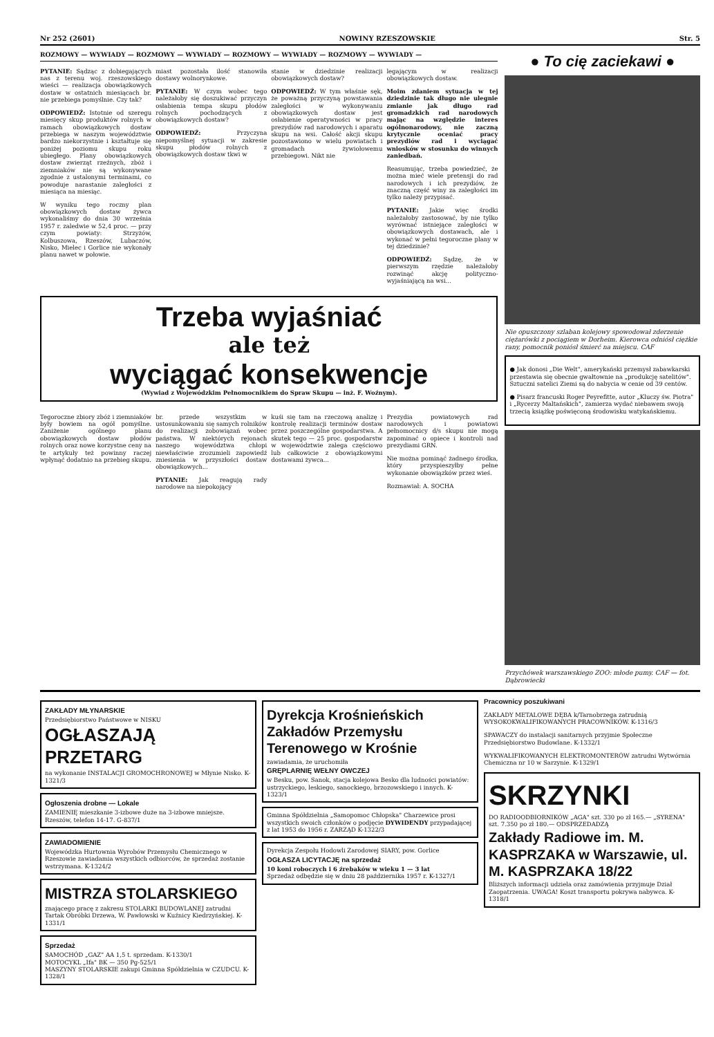Nr 252 (2601) NOWINY RZESZOWSKIE Str. 5
ROZMOWY — WYWIADY — ROZMOWY — WYWIADY — ROZMOWY — WYWIADY — ROZMOWY — WYWIADY —
PYTANIE: Sądząc z dobiegających nas z terenu woj. rzeszowskiego wieści — realizacja obowiązkowych dostaw w ostatnich miesiącach br. nie przebiega pomyślnie. Czy tak?
ODPOWIEDŹ: Istotnie od szeregu miesięcy skup produktów rolnych w ramach obowiązkowych dostaw przebiega w naszym województwie bardzo niekorzystnie i kształtuje się poniżej poziomu skupu roku ubiegłego. Plany obowiązkowych dostaw zwierząt rzeźnych, zbóż i ziemniaków nie są wykonywane zgodnie z ustalonymi terminami, co powoduje narastanie zaległości z miesiąca na miesiąc.
W wyniku tego roczny plan obowiązkowych dostaw żywca wykonaliśmy do dnia 30 września 1957 r. zaledwie w 52,4 proc. — przy czym powiaty: Strzyżów, Kolbuszowa, Rzeszów, Lubaczów, Nisko, Mielec i Gorlice nie wykonały planu nawet w połowie.
miast pozostała ilość stanowiła dostawy wolnorynkowe.
PYTANIE: W czym wobec tego należałoby się doszukiwać przyczyn osłabienia tempa skupu płodów rolnych pochodzących z obowiązkowych dostaw?
ODPOWIEDŹ: Przyczyna niepomyślnej sytuacji w zakresie skupu płodów rolnych z obowiązkowych dostaw tkwi w
stanie w dziedzinie realizacji obowiązkowych dostaw?
ODPOWIEDŹ: W tym właśnie sęk, że poważną przyczyną powstawania zaległości w wykonywaniu obowiązkowych dostaw jest osłabienie operatywności w pracy prezydiów rad narodowych i aparatu skupu na wsi. Całość akcji skupu pozostawiono w wielu powiatach i gromadach żywiołowemu przebiegowi. Nikt nie
legającym w realizacji obowiązkowych dostaw.
Moim zdaniem sytuacja w tej dziedzinie tak długo nie ulegnie zmianie jak długo rad gromadzkich rad narodowych mając na względzie interes ogólnonarodowy, nie zaczną krytycznie oceniać pracy prezydiów rad i wyciągać wniosków w stosunku do winnych zaniedbań.
Reasumując, trzeba powiedzieć, że można mieć wiele pretensji do rad narodowych i ich prezydiów, że znaczną część winy za zaległości im tylko należy przypisać.
PYTANIE: Jakie więc środki należałoby zastosować, by nie tylko wyrównać istniejące zaległości w obowiązkowych dostawach, ale i wykonać w pełni tegoroczne plany w tej dziedzinie?
ODPOWIEDŹ: Sądzę, że w pierwszym rzędzie należałoby rozwinąć akcję polityczno-wyjaśniającą na wsi...
Trzeba wyjaśniać
ale też
wyciągać konsekwencje
(Wywiad z Wojewódzkim Pełnomocnikiem do Spraw Skupu — inż. F. Woźnym).
Tegoroczne zbiory zbóż i ziemniaków były bowiem na ogół pomyślne. Zaniżenie ogólnego planu obowiązkowych dostaw płodów rolnych oraz nowe korzystne ceny na te artykuły też powinny raczej wpłynąć dodatnio na przebieg skupu.
br. przede wszystkim w ustosunkowaniu się samych rolników do realizacji zobowiązań wobec państwa. W niektórych rejonach naszego województwa chłopi niewłaściwie zrozumieli zapowiedź zniesienia w przyszłości dostaw obowiązkowych...
PYTANIE: Jak reagują rady narodowe na niepokojący
kuśi się tam na rzeczową analizę i kontrolę realizacji terminów dostaw przez poszczególne gospodarstwa. A skutek tego — 25 proc. gospodarstw w województwie zalega częściowo lub całkowicie z obowiązkowymi dostawami żywca...
Prezydia powiatowych rad narodowych i powiatowi pełnomocnicy d/s skupu nie mogą zapominać o opiece i kontroli nad prezydiami GRN.
Nie można pominąć żadnego środka, który przyspieszyłby pełne wykonanie obowiązków przez wieś.
Rozmawiał: A. SOCHA
● To cię zaciekawi ●
Nie opuszczony szlaban kolejowy spowodował zderzenie ciężarówki z pociągiem w Dorheim. Kierowca odniósł ciężkie rany, pomocnik poniósł śmierć na miejscu. CAF
● Jak donosi „Die Welt", amerykański przemysł zabawkarski przestawia się obecnie gwałtownie na „produkcję satelitów". Sztuczni satelici Ziemi są do nabycia w cenie od 39 centów.
● Pisarz francuski Roger Peyrefitte, autor „Kluczy św. Piotra" i „Rycerzy Maltańskich", zamierza wydać niebawem swoją trzecią książkę poświęconą środowisku watykańskiemu.
Przychówek warszawskiego ZOO: młode pumy. CAF — fot. Dąbrowiecki
ZAKŁADY MŁYNARSKIE
Przedsiębiorstwo Państwowe w NISKU
OGŁASZAJĄ PRZETARG
na wykonanie INSTALACJI GROMOCHRONOWEJ w Młynie Nisko. K-1321/3
Ogłoszenia drobne — Lokale
ZAMIENIĘ mieszkanie 3-izbowe duże na 3-izbowe mniejsze. Rzeszów, telefon 14-17. G-837/1
ZAWIADOMIENIE
Wojewódzka Hurtownia Wyrobów Przemysłu Chemicznego w Rzeszowie zawiadamia wszystkich odbiorców, że sprzedaż zostanie wstrzymana. K-1324/2
MISTRZA STOLARSKIEGO
znającego pracę z zakresu STOLARKI BUDOWLANEJ zatrudni Tartak Obróbki Drzewa, W. Pawłowski w Kuźnicy Kiedrzyńskiej. K-1331/1
Sprzedaż
SAMOCHÓD „GAZ" AA 1,5 t. sprzedam. K-1330/1
MOTOCYKL „Ifa" BK — 350 Pg-525/1
MASZYNY STOLARSKIE zakupi Gminna Spółdzielnia w CZUDCU. K-1328/1
Dyrekcja Krośnieńskich Zakładów Przemysłu Terenowego w Krośnie
zawiadamia, że uruchomiła
GRĘPLARNIĘ WEŁNY OWCZEJ
w Besku, pow. Sanok, stacja kolejowa Besko dla ludności powiatów: ustrzyckiego, leskiego, sanockiego, brzozowskiego i innych. K-1323/1
Gminna Spółdzielnia „Samopomoc Chłopska" Charzewice prosi wszystkich swoich członków o podjęcie DYWIDENDY przypadającej z lat 1953 do 1956 r. ZARZĄD K-1322/3
Dyrekcja Zespołu Hodowli Zarodowej SIARY, pow. Gorlice
OGŁASZA LICYTACJĘ na sprzedaż
10 koni roboczych i 6 źrebaków w wieku 1 — 3 lat
Sprzedaż odbędzie się w dniu 28 października 1957 r. K-1327/1
Pracownicy poszukiwani
ZAKŁADY METALOWE DĘBA k/Tarnobrzega zatrudnią WYSOKOKWALIFIKOWANYCH PRACOWNIKÓW. K-1316/3
SPAWACZY do instalacji sanitarnych przyjmie Społeczne Przedsiębiorstwo Budowlane. K-1332/1
WYKWALIFIKOWANYCH ELEKTROMONTERÓW zatrudni Wytwórnia Chemiczna nr 10 w Sarzynie. K-1329/1
SKRZYNKI
DO RADIOODBIORNIKÓW „AGA" szt. 330 po zł 165.— „SYRENA" szt. 7.350 po zł 180.— ODSPRZEDADZĄ
Zakłady Radiowe im. M. KASPRZAKA w Warszawie, ul. M. KASPRZAKA 18/22
Bliższych informacji udziela oraz zamówienia przyjmuje Dział Zaopatrzenia. UWAGA! Koszt transportu pokrywa nabywca. K-1318/1